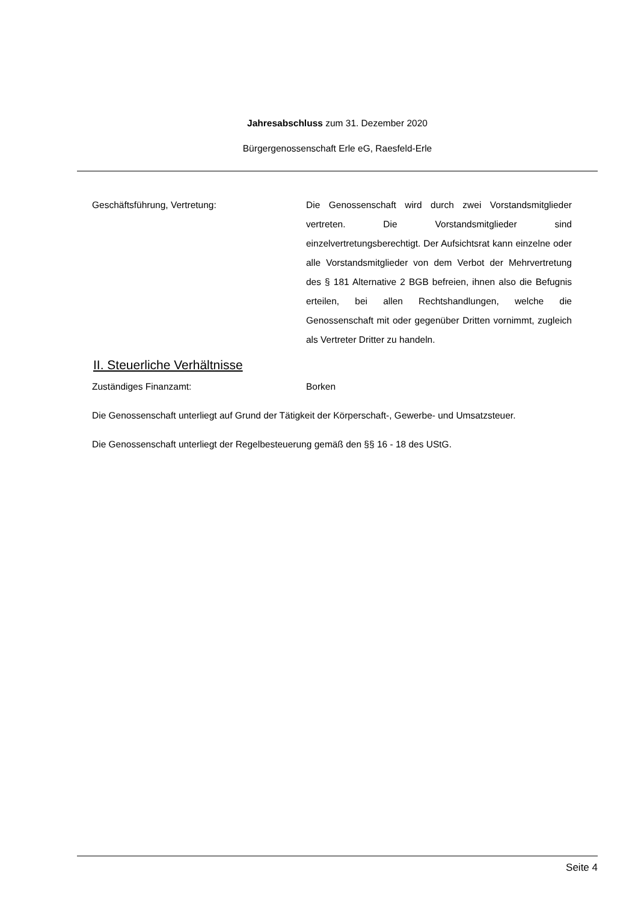Jahresabschluss zum 31. Dezember 2020
Bürgergenossenschaft Erle eG, Raesfeld-Erle
Geschäftsführung, Vertretung: Die Genossenschaft wird durch zwei Vorstandsmitglieder vertreten. Die Vorstandsmitglieder sind einzelvertretungsberechtigt. Der Aufsichtsrat kann einzelne oder alle Vorstandsmitglieder von dem Verbot der Mehrvertretung des § 181 Alternative 2 BGB befreien, ihnen also die Befugnis erteilen, bei allen Rechtshandlungen, welche die Genossenschaft mit oder gegenüber Dritten vornimmt, zugleich als Vertreter Dritter zu handeln.
II. Steuerliche Verhältnisse
Zuständiges Finanzamt: Borken
Die Genossenschaft unterliegt auf Grund der Tätigkeit der Körperschaft-, Gewerbe- und Umsatzsteuer.
Die Genossenschaft unterliegt der Regelbesteuerung gemäß den §§ 16 - 18 des UStG.
Seite 4